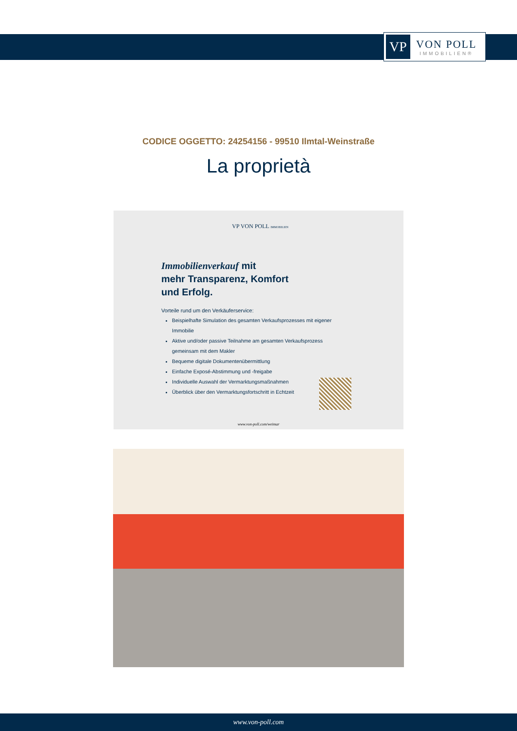VP
VON POLL
IMMOBILIEN®
CODICE OGGETTO: 24254156 - 99510 Ilmtal-Weinstraße
La proprietà
VP VON POLL IMMOBILIEN
Immobilienverkauf mit
mehr Transparenz, Komfort
und Erfolg.
Vorteile rund um den Verkäuferservice:
Beispielhafte Simulation des gesamten Verkaufsprozesses mit eigener Immobilie
Aktive und/oder passive Teilnahme am gesamten Verkaufsprozess gemeinsam mit dem Makler
Bequeme digitale Dokumentenübermittlung
Einfache Exposé-Abstimmung und -freigabe
Individuelle Auswahl der Vermarktungsmaßnahmen
Überblick über den Vermarktungsfortschritt in Echtzeit
www.von-poll.com/weimar
www.von-poll.com